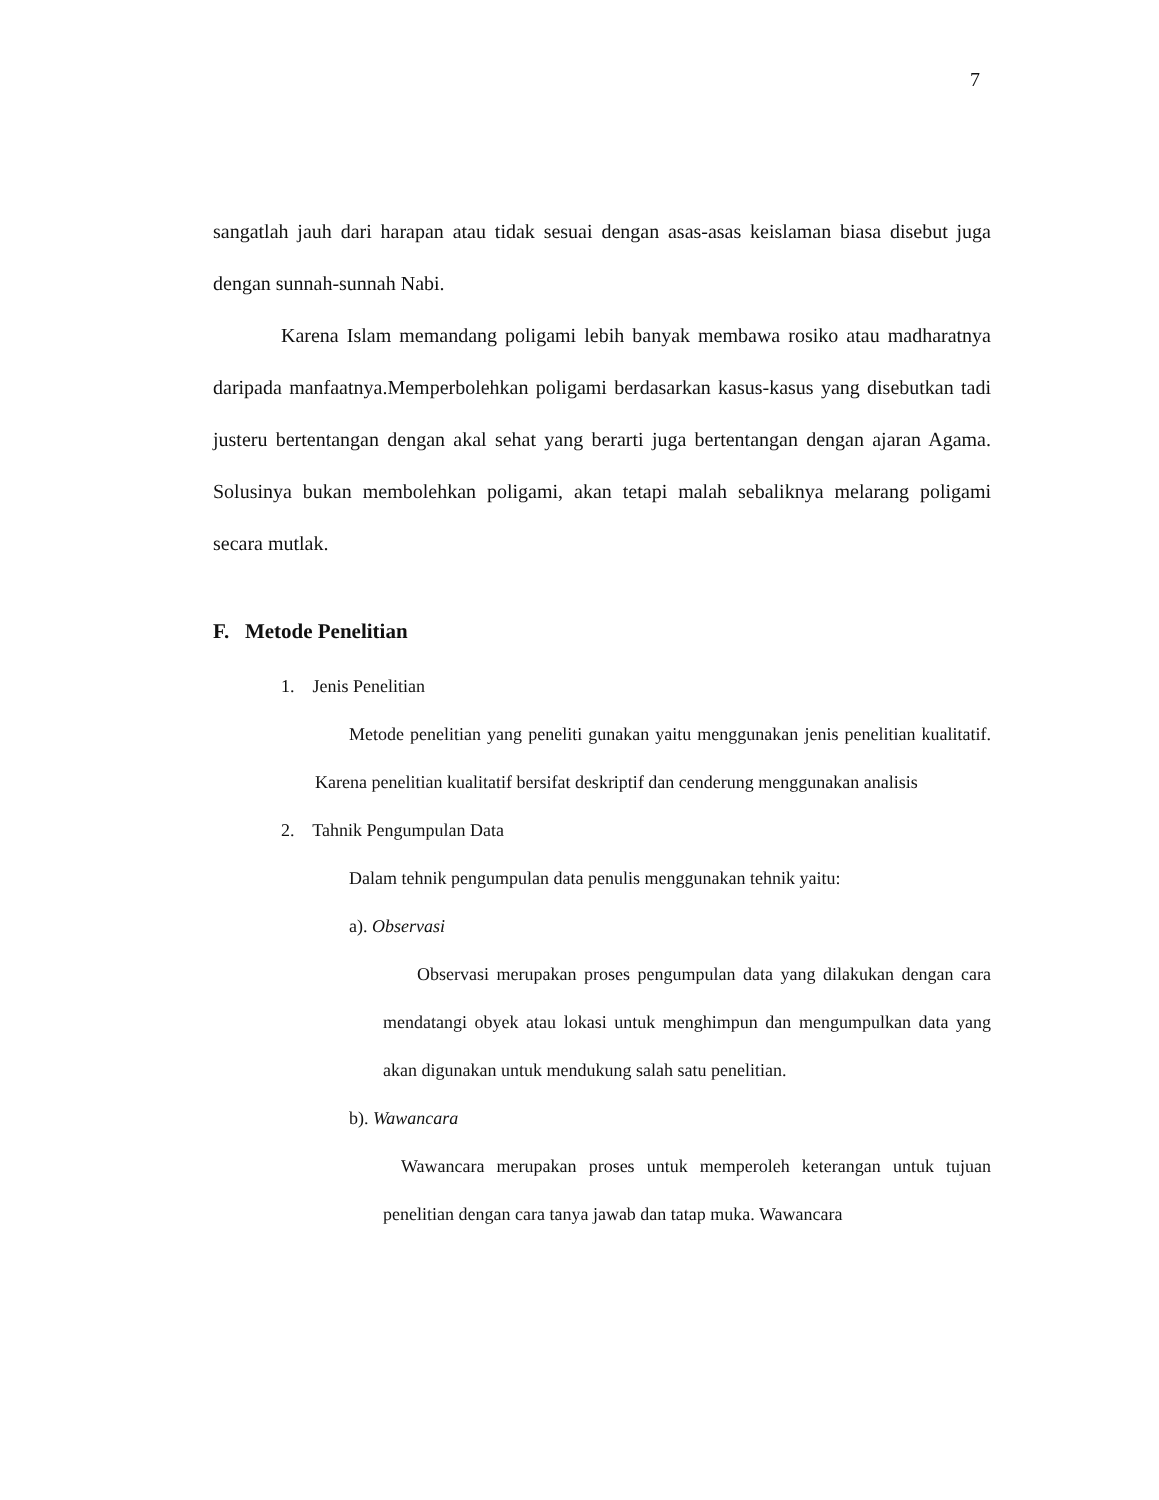7
sangatlah jauh dari harapan atau tidak sesuai dengan asas-asas keislaman biasa disebut juga dengan sunnah-sunnah Nabi.
Karena Islam memandang poligami lebih banyak membawa rosiko atau madharatnya daripada manfaatnya.Memperbolehkan poligami berdasarkan kasus-kasus yang disebutkan tadi justeru bertentangan dengan akal sehat yang berarti juga bertentangan dengan ajaran Agama. Solusinya bukan membolehkan poligami, akan tetapi malah sebaliknya melarang poligami secara mutlak.
F. Metode Penelitian
1. Jenis Penelitian
Metode penelitian yang peneliti gunakan yaitu menggunakan jenis penelitian kualitatif. Karena penelitian kualitatif bersifat deskriptif dan cenderung menggunakan analisis
2. Tahnik Pengumpulan Data
Dalam tehnik pengumpulan data penulis menggunakan tehnik yaitu:
a). Observasi
Observasi merupakan proses pengumpulan data yang dilakukan dengan cara mendatangi obyek atau lokasi untuk menghimpun dan mengumpulkan data yang akan digunakan untuk mendukung salah satu penelitian.
b). Wawancara
Wawancara merupakan proses untuk memperoleh keterangan untuk tujuan penelitian dengan cara tanya jawab dan tatap muka. Wawancara